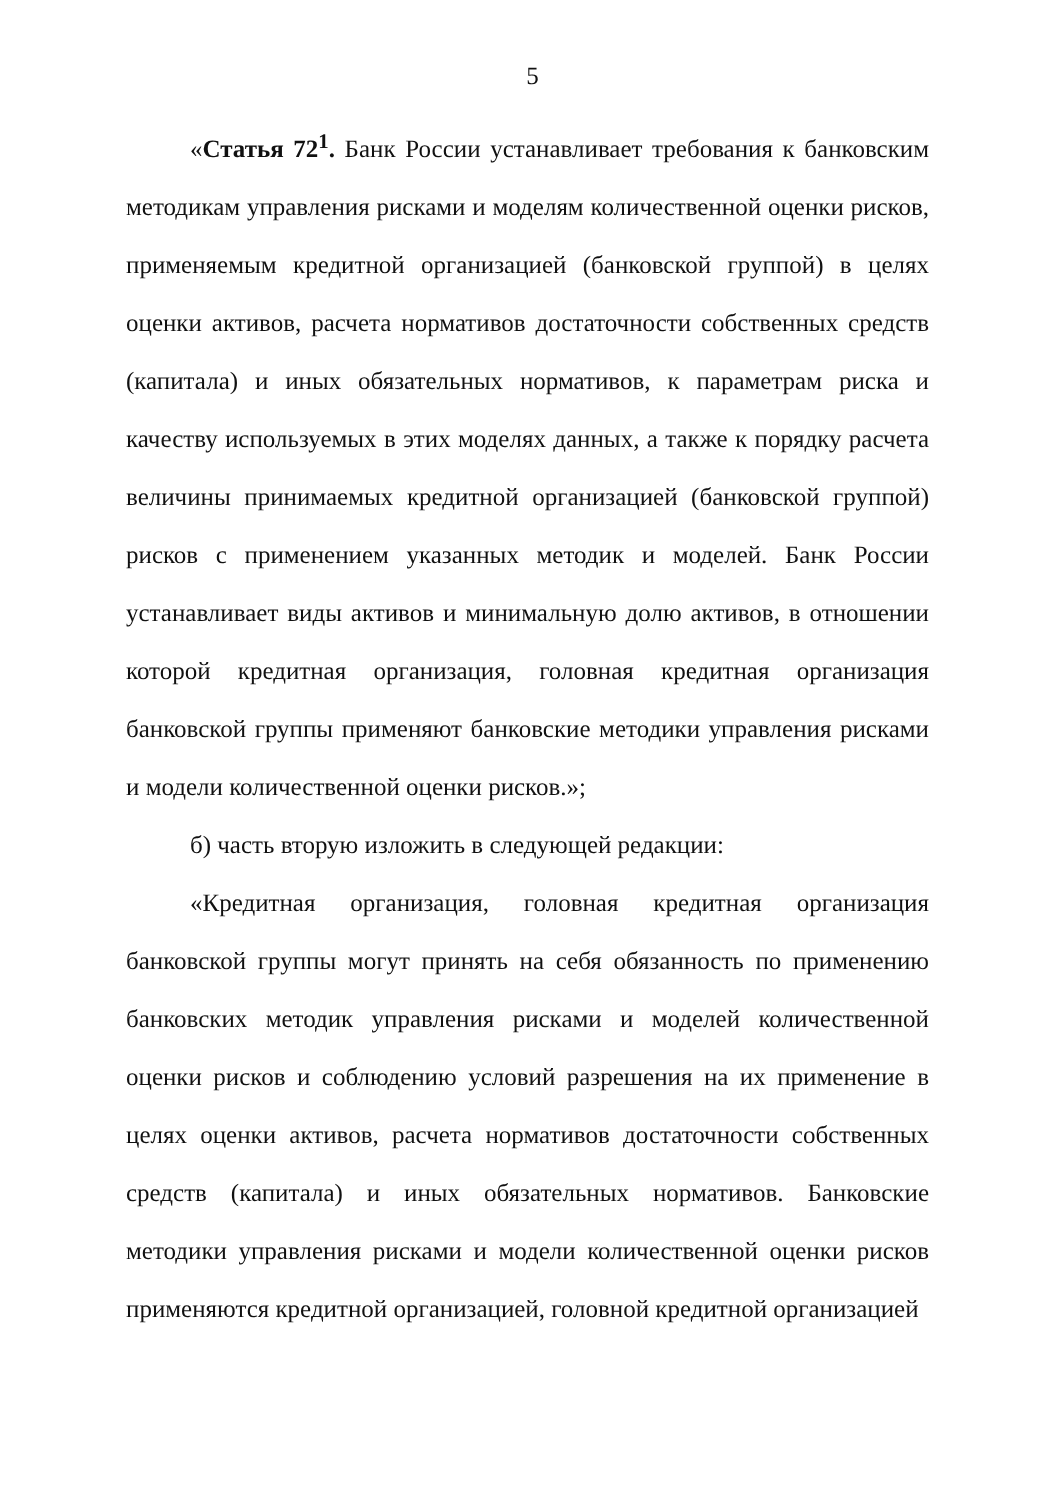5
«Статья 72<sup>1</sup>. Банк России устанавливает требования к банковским методикам управления рисками и моделям количественной оценки рисков, применяемым кредитной организацией (банковской группой) в целях оценки активов, расчета нормативов достаточности собственных средств (капитала) и иных обязательных нормативов, к параметрам риска и качеству используемых в этих моделях данных, а также к порядку расчета величины принимаемых кредитной организацией (банковской группой) рисков с применением указанных методик и моделей. Банк России устанавливает виды активов и минимальную долю активов, в отношении которой кредитная организация, головная кредитная организация банковской группы применяют банковские методики управления рисками и модели количественной оценки рисков.»;
б) часть вторую изложить в следующей редакции:
«Кредитная организация, головная кредитная организация банковской группы могут принять на себя обязанность по применению банковских методик управления рисками и моделей количественной оценки рисков и соблюдению условий разрешения на их применение в целях оценки активов, расчета нормативов достаточности собственных средств (капитала) и иных обязательных нормативов. Банковские методики управления рисками и модели количественной оценки рисков применяются кредитной организацией, головной кредитной организацией